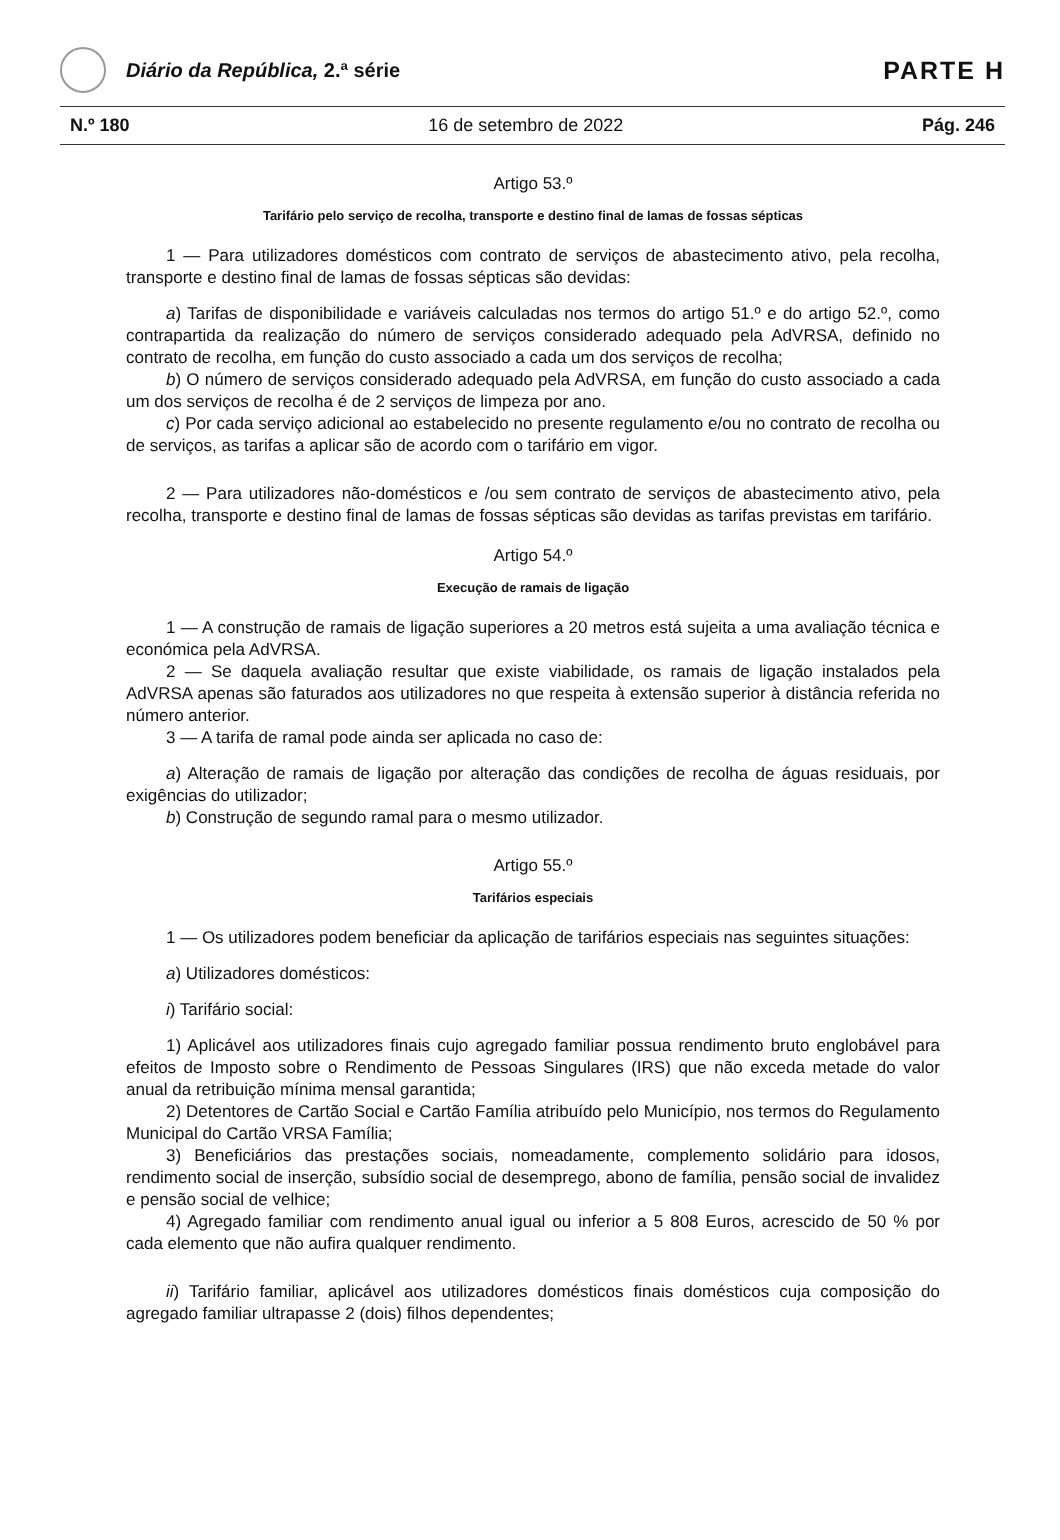Diário da República, 2.ª série
PARTE H
N.º 180 16 de setembro de 2022 Pág. 246
Artigo 53.º
Tarifário pelo serviço de recolha, transporte e destino final de lamas de fossas sépticas
1 — Para utilizadores domésticos com contrato de serviços de abastecimento ativo, pela recolha, transporte e destino final de lamas de fossas sépticas são devidas:
a) Tarifas de disponibilidade e variáveis calculadas nos termos do artigo 51.º e do artigo 52.º, como contrapartida da realização do número de serviços considerado adequado pela AdVRSA, definido no contrato de recolha, em função do custo associado a cada um dos serviços de recolha;
b) O número de serviços considerado adequado pela AdVRSA, em função do custo associado a cada um dos serviços de recolha é de 2 serviços de limpeza por ano.
c) Por cada serviço adicional ao estabelecido no presente regulamento e/ou no contrato de recolha ou de serviços, as tarifas a aplicar são de acordo com o tarifário em vigor.
2 — Para utilizadores não-domésticos e /ou sem contrato de serviços de abastecimento ativo, pela recolha, transporte e destino final de lamas de fossas sépticas são devidas as tarifas previstas em tarifário.
Artigo 54.º
Execução de ramais de ligação
1 — A construção de ramais de ligação superiores a 20 metros está sujeita a uma avaliação técnica e económica pela AdVRSA.
2 — Se daquela avaliação resultar que existe viabilidade, os ramais de ligação instalados pela AdVRSA apenas são faturados aos utilizadores no que respeita à extensão superior à distância referida no número anterior.
3 — A tarifa de ramal pode ainda ser aplicada no caso de:
a) Alteração de ramais de ligação por alteração das condições de recolha de águas residuais, por exigências do utilizador;
b) Construção de segundo ramal para o mesmo utilizador.
Artigo 55.º
Tarifários especiais
1 — Os utilizadores podem beneficiar da aplicação de tarifários especiais nas seguintes situações:
a) Utilizadores domésticos:
i) Tarifário social:
1) Aplicável aos utilizadores finais cujo agregado familiar possua rendimento bruto englobável para efeitos de Imposto sobre o Rendimento de Pessoas Singulares (IRS) que não exceda metade do valor anual da retribuição mínima mensal garantida;
2) Detentores de Cartão Social e Cartão Família atribuído pelo Município, nos termos do Regulamento Municipal do Cartão VRSA Família;
3) Beneficiários das prestações sociais, nomeadamente, complemento solidário para idosos, rendimento social de inserção, subsídio social de desemprego, abono de família, pensão social de invalidez e pensão social de velhice;
4) Agregado familiar com rendimento anual igual ou inferior a 5 808 Euros, acrescido de 50 % por cada elemento que não aufira qualquer rendimento.
ii) Tarifário familiar, aplicável aos utilizadores domésticos finais domésticos cuja composição do agregado familiar ultrapasse 2 (dois) filhos dependentes;